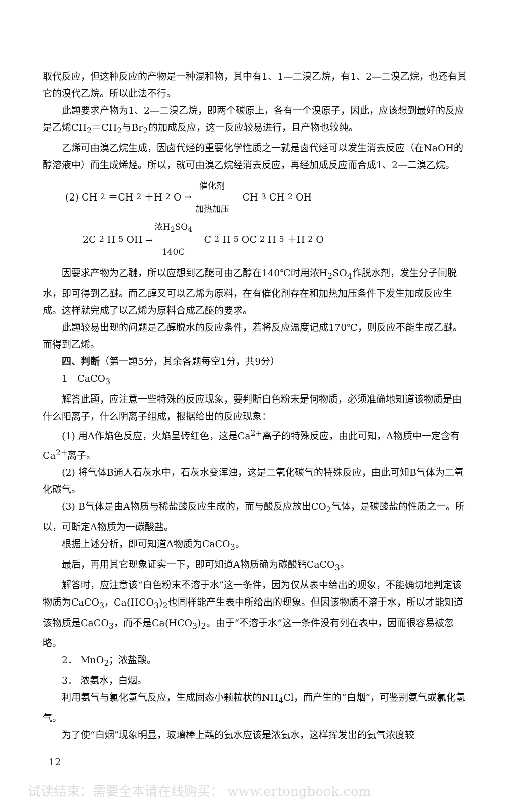取代反应，但这种反应的产物是一种混和物，其中有1、1—二溴乙烷，有1、2—二溴乙烷，也还有其它的溴代乙烷。所以此法不行。
此题要求产物为1、2—二溴乙烷，即两个碳原上，各有一个溴原子，因此，应该想到最好的反应是乙烯CH<sub>2</sub>＝CH<sub>2</sub>与Br<sub>2</sub>的加成反应，这一反应较易进行，且产物也较纯。
乙烯可由溴乙烷生成，因卤代烃的重要化学性质之一就是卤代烃可以发生消去反应（在NaOH的醇溶液中）而生成烯烃。所以，就可由溴乙烷经消去反应，再经加成反应而合成1、2—二溴乙烷。
(2) CH<sub>2</sub>＝CH<sub>2</sub>＋H<sub>2</sub>O 催化剂 → 加热加压 CH<sub>3</sub>CH<sub>2</sub>OH
2C<sub>2</sub>H<sub>5</sub>OH 浓H<sub>2</sub>SO<sub>4</sub> → 140C C<sub>2</sub>H<sub>5</sub>OC<sub>2</sub>H<sub>5</sub>＋H<sub>2</sub>O
因要求产物为乙醚，所以应想到乙醚可由乙醇在140℃时用浓H<sub>2</sub>SO<sub>4</sub>作脱水剂，发生分子间脱水，即可得到乙醚。而乙醇又可以乙烯为原料，在有催化剂存在和加热加压条件下发生加成反应生成。这样就完成了以乙烯为原料合成乙醚的要求。
此题较易出现的问题是乙醇脱水的反应条件，若将反应温度记成170℃，则反应不能生成乙醚。而得到乙烯。
四、判断（第一题5分，其余各题每空1分，共9分）
1　CaCO<sub>3</sub>
解答此题，应注意一些特殊的反应现象，要判断白色粉末是何物质，必须准确地知道该物质是由什么阳离子，什么阴离子组成，根据给出的反应现象：
(1) 用A作焰色反应，火焰呈砖红色，这是Ca<sup>2+</sup>离子的特殊反应，由此可知，A物质中一定含有Ca<sup>2+</sup>离子。
(2) 将气体B通人石灰水中，石灰水变浑浊，这是二氧化碳气的特殊反应，由此可知B气体为二氧化碳气。
(3) B气体是由A物质与稀盐酸反应生成的，而与酸反应放出CO<sub>2</sub>气体，是碳酸盐的性质之一。所以，可断定A物质为一碳酸盐。
根据上述分析，即可知道A物质为CaCO<sub>3</sub>。
最后，再用其它现象证实一下，即可知道A物质确为碳酸钙CaCO<sub>3</sub>。
解答时，应注意该“白色粉末不溶于水”这一条件，因为仅从表中给出的现象，不能确切地判定该物质为CaCO<sub>3</sub>，Ca(HCO<sub>3</sub>)<sub>2</sub>也同样能产生表中所给出的现象。但因该物质不溶于水，所以才能知道该物质是CaCO<sub>3</sub>，而不是Ca(HCO<sub>3</sub>)<sub>2</sub>。由于“不溶于水”这一条件没有列在表中，因而很容易被忽略。
2． MnO<sub>2</sub>；浓盐酸。
3． 浓氨水，白烟。
利用氨气与氯化氢气反应，生成固态小颗粒状的NH<sub>4</sub>Cl，而产生的“白烟”，可鉴别氨气或氯化氢气。
为了使“白烟”现象明显，玻璃棒上蘸的氨水应该是浓氨水，这样挥发出的氨气浓度较
12
试读结束：需要全本请在线购买： www.ertongbook.com